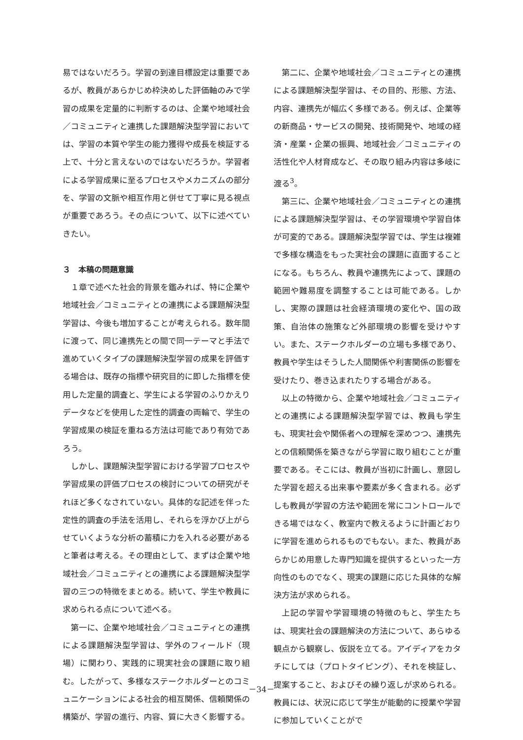易ではないだろう。学習の到達目標設定は重要であるが、教員があらかじめ枠決めした評価軸のみで学習の成果を定量的に判断するのは、企業や地域社会／コミュニティと連携した課題解決型学習においては、学習の本質や学生の能力獲得や成長を検証する上で、十分と言えないのではないだろうか。学習者による学習成果に至るプロセスやメカニズムの部分を、学習の文脈や相互作用と併せて丁寧に見る視点が重要であろう。その点について、以下に述べていきたい。
３　本稿の問題意識
１章で述べた社会的背景を鑑みれば、特に企業や地域社会／コミュニティとの連携による課題解決型学習は、今後も増加することが考えられる。数年間に渡って、同じ連携先との間で同一テーマと手法で進めていくタイプの課題解決型学習の成果を評価する場合は、既存の指標や研究目的に即した指標を使用した定量的調査と、学生による学習のふりかえりデータなどを使用した定性的調査の両輪で、学生の学習成果の検証を重ねる方法は可能であり有効であろう。
しかし、課題解決型学習における学習プロセスや学習成果の評価プロセスの検討についての研究がそれほど多くなされていない。具体的な記述を伴った定性的調査の手法を活用し、それらを浮かび上がらせていくような分析の蓄積に力を入れる必要があると筆者は考える。その理由として、まずは企業や地域社会／コミュニティとの連携による課題解決型学習の三つの特徴をまとめる。続いて、学生や教員に求められる点について述べる。
第一に、企業や地域社会／コミュニティとの連携による課題解決型学習は、学外のフィールド（現場）に関わり、実践的に現実社会の課題に取り組む。したがって、多様なステークホルダーとのコミュニケーションによる社会的相互関係、信頼関係の構築が、学習の進行、内容、質に大きく影響する。
第二に、企業や地域社会／コミュニティとの連携による課題解決型学習は、その目的、形態、方法、内容、連携先が幅広く多様である。例えば、企業等の新商品・サービスの開発、技術開発や、地域の経済・産業・企業の振興、地域社会／コミュニティの活性化や人材育成など、その取り組み内容は多岐に渡る<sup>3</sup>。
第三に、企業や地域社会／コミュニティとの連携による課題解決型学習は、その学習環境や学習自体が可変的である。課題解決型学習では、学生は複雑で多様な構造をもった実社会の課題に直面することになる。もちろん、教員や連携先によって、課題の範囲や難易度を調整することは可能である。しかし、実際の課題は社会経済環境の変化や、国の政策、自治体の施策など外部環境の影響を受けやすい。また、ステークホルダーの立場も多様であり、教員や学生はそうした人間関係や利害関係の影響を受けたり、巻き込まれたりする場合がある。
以上の特徴から、企業や地域社会／コミュニティとの連携による課題解決型学習では、教員も学生も、現実社会や関係者への理解を深めつつ、連携先との信頼関係を築きながら学習に取り組むことが重要である。そこには、教員が当初に計画し、意図した学習を超える出来事や要素が多く含まれる。必ずしも教員が学習の方法や範囲を常にコントロールできる場ではなく、教室内で教えるように計画どおりに学習を進められるものでもない。また、教員があらかじめ用意した専門知識を提供するといった一方向性のものでなく、現実の課題に応じた具体的な解決方法が求められる。
上記の学習や学習環境の特徴のもと、学生たちは、現実社会の課題解決の方法について、あらゆる観点から観察し、仮説を立てる。アイディアをカタチにしては（プロトタイピング）、それを検証し、提案すること、およびその繰り返しが求められる。教員には、状況に応じて学生が能動的に授業や学習に参加していくことがで
－34－